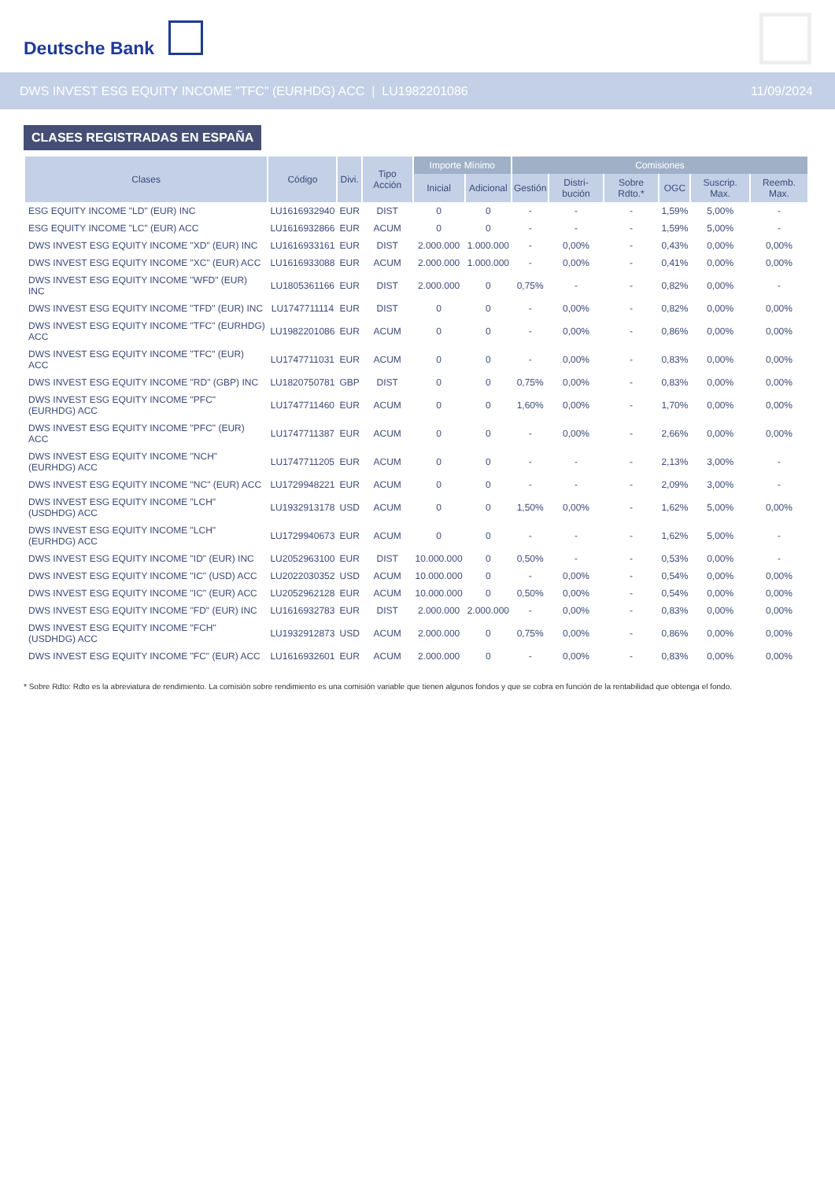Deutsche Bank
DWS INVEST ESG EQUITY INCOME "TFC" (EURHDG) ACC | LU1982201086 11/09/2024
CLASES REGISTRADAS EN ESPAÑA
| Clases | Código | Divi. | Tipo Acción | Importe Mínimo | | Comisiones | | | | | |
| --- | --- | --- | --- | --- | --- | --- | --- | --- | --- | --- | --- |
| | | | | Inicial | Adicional | Gestión | Distri-bución | Sobre Rdto.* | OGC | Suscrip. Max. | Reemb. Max. |
| ESG EQUITY INCOME "LD" (EUR) INC | LU1616932940 | EUR | DIST | 0 | 0 | - | - | - | 1,59% | 5,00% | - |
| ESG EQUITY INCOME "LC" (EUR) ACC | LU1616932866 | EUR | ACUM | 0 | 0 | - | - | - | 1,59% | 5,00% | - |
| DWS INVEST ESG EQUITY INCOME "XD" (EUR) INC | LU1616933161 | EUR | DIST | 2.000.000 | 1.000.000 | - | 0,00% | - | 0,43% | 0,00% | 0,00% |
| DWS INVEST ESG EQUITY INCOME "XC" (EUR) ACC | LU1616933088 | EUR | ACUM | 2.000.000 | 1.000.000 | - | 0,00% | - | 0,41% | 0,00% | 0,00% |
| DWS INVEST ESG EQUITY INCOME "WFD" (EUR) INC | LU1805361166 | EUR | DIST | 2.000.000 | 0 | 0,75% | - | - | 0,82% | 0,00% | - |
| DWS INVEST ESG EQUITY INCOME "TFD" (EUR) INC | LU1747711114 | EUR | DIST | 0 | 0 | - | 0,00% | - | 0,82% | 0,00% | 0,00% |
| DWS INVEST ESG EQUITY INCOME "TFC" (EURHDG) ACC | LU1982201086 | EUR | ACUM | 0 | 0 | - | 0,00% | - | 0,86% | 0,00% | 0,00% |
| DWS INVEST ESG EQUITY INCOME "TFC" (EUR) ACC | LU1747711031 | EUR | ACUM | 0 | 0 | - | 0,00% | - | 0,83% | 0,00% | 0,00% |
| DWS INVEST ESG EQUITY INCOME "RD" (GBP) INC | LU1820750781 | GBP | DIST | 0 | 0 | 0,75% | 0,00% | - | 0,83% | 0,00% | 0,00% |
| DWS INVEST ESG EQUITY INCOME "PFC" (EURHDG) ACC | LU1747711460 | EUR | ACUM | 0 | 0 | 1,60% | 0,00% | - | 1,70% | 0,00% | 0,00% |
| DWS INVEST ESG EQUITY INCOME "PFC" (EUR) ACC | LU1747711387 | EUR | ACUM | 0 | 0 | - | 0,00% | - | 2,66% | 0,00% | 0,00% |
| DWS INVEST ESG EQUITY INCOME "NCH" (EURHDG) ACC | LU1747711205 | EUR | ACUM | 0 | 0 | - | - | - | 2,13% | 3,00% | - |
| DWS INVEST ESG EQUITY INCOME "NC" (EUR) ACC | LU1729948221 | EUR | ACUM | 0 | 0 | - | - | - | 2,09% | 3,00% | - |
| DWS INVEST ESG EQUITY INCOME "LCH" (USDHDG) ACC | LU1932913178 | USD | ACUM | 0 | 0 | 1,50% | 0,00% | - | 1,62% | 5,00% | 0,00% |
| DWS INVEST ESG EQUITY INCOME "LCH" (EURHDG) ACC | LU1729940673 | EUR | ACUM | 0 | 0 | - | - | - | 1,62% | 5,00% | - |
| DWS INVEST ESG EQUITY INCOME "ID" (EUR) INC | LU2052963100 | EUR | DIST | 10.000.000 | 0 | 0,50% | - | - | 0,53% | 0,00% | - |
| DWS INVEST ESG EQUITY INCOME "IC" (USD) ACC | LU2022030352 | USD | ACUM | 10.000.000 | 0 | - | 0,00% | - | 0,54% | 0,00% | 0,00% |
| DWS INVEST ESG EQUITY INCOME "IC" (EUR) ACC | LU2052962128 | EUR | ACUM | 10.000.000 | 0 | 0,50% | 0,00% | - | 0,54% | 0,00% | 0,00% |
| DWS INVEST ESG EQUITY INCOME "FD" (EUR) INC | LU1616932783 | EUR | DIST | 2.000.000 | 2.000.000 | - | 0,00% | - | 0,83% | 0,00% | 0,00% |
| DWS INVEST ESG EQUITY INCOME "FCH" (USDHDG) ACC | LU1932912873 | USD | ACUM | 2.000.000 | 0 | 0,75% | 0,00% | - | 0,86% | 0,00% | 0,00% |
| DWS INVEST ESG EQUITY INCOME "FC" (EUR) ACC | LU1616932601 | EUR | ACUM | 2.000.000 | 0 | - | 0,00% | - | 0,83% | 0,00% | 0,00% |
* Sobre Rdto: Rdto es la abreviatura de rendimiento. La comisión sobre rendimiento es una comisión variable que tienen algunos fondos y que se cobra en función de la rentabilidad que obtenga el fondo.